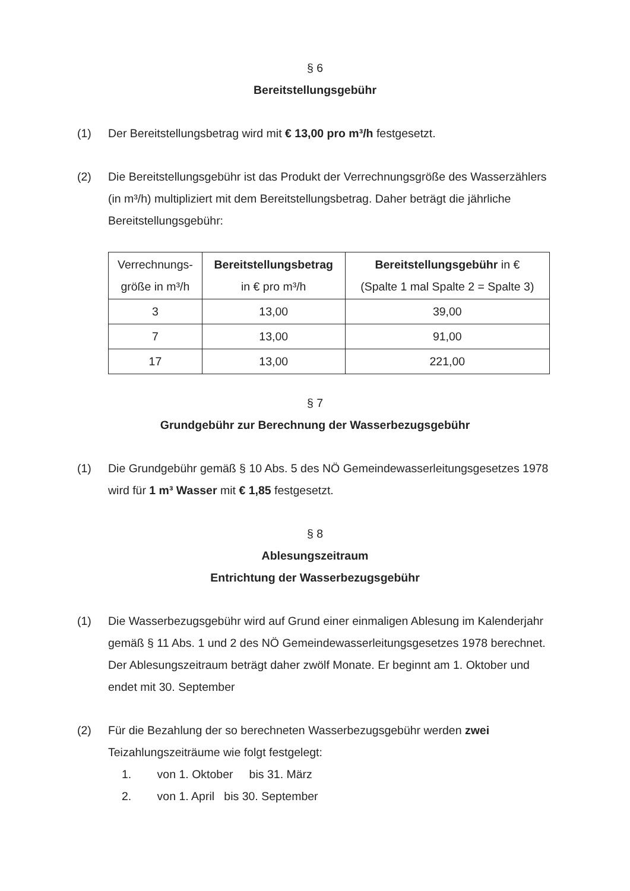§ 6
Bereitstellungsgebühr
(1) Der Bereitstellungsbetrag wird mit € 13,00 pro m³/h festgesetzt.
(2) Die Bereitstellungsgebühr ist das Produkt der Verrechnungsgröße des Wasserzählers (in m³/h) multipliziert mit dem Bereitstellungsbetrag. Daher beträgt die jährliche Bereitstellungsgebühr:
| Verrechnungs- größe in m³/h | Bereitstellungsbetrag in € pro m³/h | Bereitstellungsgebühr in € (Spalte 1 mal Spalte 2 = Spalte 3) |
| --- | --- | --- |
| 3 | 13,00 | 39,00 |
| 7 | 13,00 | 91,00 |
| 17 | 13,00 | 221,00 |
§ 7
Grundgebühr zur Berechnung der Wasserbezugsgebühr
(1) Die Grundgebühr gemäß § 10 Abs. 5 des NÖ Gemeindewasserleitungsgesetzes 1978 wird für 1 m³ Wasser mit € 1,85 festgesetzt.
§ 8
Ablesungszeitraum
Entrichtung der Wasserbezugsgebühr
(1) Die Wasserbezugsgebühr wird auf Grund einer einmaligen Ablesung im Kalenderjahr gemäß § 11 Abs. 1 und 2 des NÖ Gemeindewasserleitungsgesetzes 1978 berechnet. Der Ablesungszeitraum beträgt daher zwölf Monate. Er beginnt am 1. Oktober und endet mit 30. September
(2) Für die Bezahlung der so berechneten Wasserbezugsgebühr werden zwei Teizahlungszeiträume wie folgt festgelegt:
1. von 1. Oktober bis 31. März
2. von 1. April bis 30. September